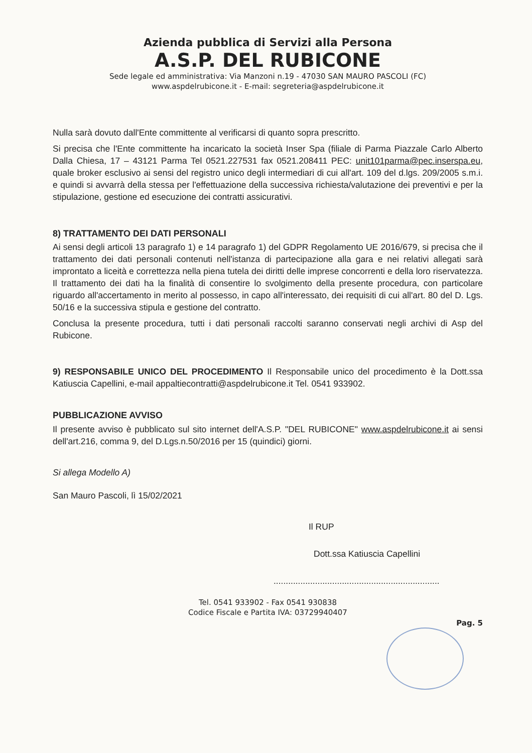Azienda pubblica di Servizi alla Persona
A.S.P. DEL RUBICONE
Sede legale ed amministrativa: Via Manzoni n.19 - 47030 SAN MAURO PASCOLI (FC)
www.aspdelrubicone.it - E-mail: segreteria@aspdelrubicone.it
Nulla sarà dovuto dall'Ente committente al verificarsi di quanto sopra prescritto.
Si precisa che l'Ente committente ha incaricato la società Inser Spa (filiale di Parma Piazzale Carlo Alberto Dalla Chiesa, 17 – 43121 Parma Tel 0521.227531 fax 0521.208411 PEC: unit101parma@pec.inserspa.eu, quale broker esclusivo ai sensi del registro unico degli intermediari di cui all'art. 109 del d.lgs. 209/2005 s.m.i. e quindi si avvarrà della stessa per l'effettuazione della successiva richiesta/valutazione dei preventivi e per la stipulazione, gestione ed esecuzione dei contratti assicurativi.
8) TRATTAMENTO DEI DATI PERSONALI
Ai sensi degli articoli 13 paragrafo 1) e 14 paragrafo 1) del GDPR Regolamento UE 2016/679, si precisa che il trattamento dei dati personali contenuti nell'istanza di partecipazione alla gara e nei relativi allegati sarà improntato a liceità e correttezza nella piena tutela dei diritti delle imprese concorrenti e della loro riservatezza. Il trattamento dei dati ha la finalità di consentire lo svolgimento della presente procedura, con particolare riguardo all'accertamento in merito al possesso, in capo all'interessato, dei requisiti di cui all'art. 80 del D. Lgs. 50/16 e la successiva stipula e gestione del contratto.
Conclusa la presente procedura, tutti i dati personali raccolti saranno conservati negli archivi di Asp del Rubicone.
9) RESPONSABILE UNICO DEL PROCEDIMENTO Il Responsabile unico del procedimento è la Dott.ssa Katiuscia Capellini, e-mail appaltiecontratti@aspdelrubicone.it Tel. 0541 933902.
PUBBLICAZIONE AVVISO
Il presente avviso è pubblicato sul sito internet dell'A.S.P. "DEL RUBICONE" www.aspdelrubicone.it ai sensi dell'art.216, comma 9, del D.Lgs.n.50/2016 per 15 (quindici) giorni.
Si allega Modello A)
San Mauro Pascoli, lì 15/02/2021
Il RUP
Dott.ssa Katiuscia Capellini
....................................................................
Tel. 0541 933902 - Fax 0541 930838
Codice Fiscale e Partita IVA: 03729940407
Pag. 5